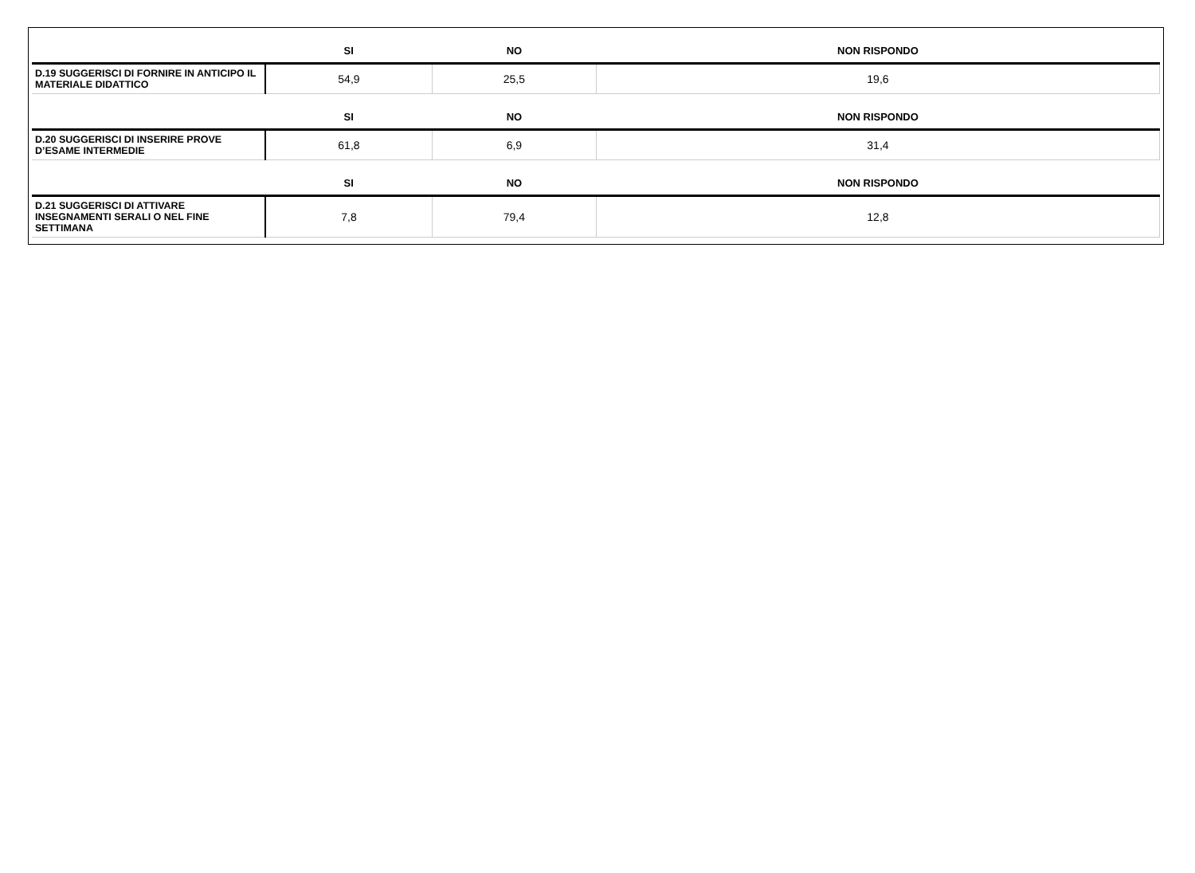| | SI | NO | NON RISPONDO |
| --- | --- | --- | --- |
| D.19 SUGGERISCI DI FORNIRE IN ANTICIPO IL MATERIALE DIDATTICO | 54,9 | 25,5 | 19,6 |
| | SI | NO | NON RISPONDO |
| D.20 SUGGERISCI DI INSERIRE PROVE D’ESAME INTERMEDIE | 61,8 | 6,9 | 31,4 |
| | SI | NO | NON RISPONDO |
| D.21 SUGGERISCI DI ATTIVARE INSEGNAMENTI SERALI O NEL FINE SETTIMANA | 7,8 | 79,4 | 12,8 |